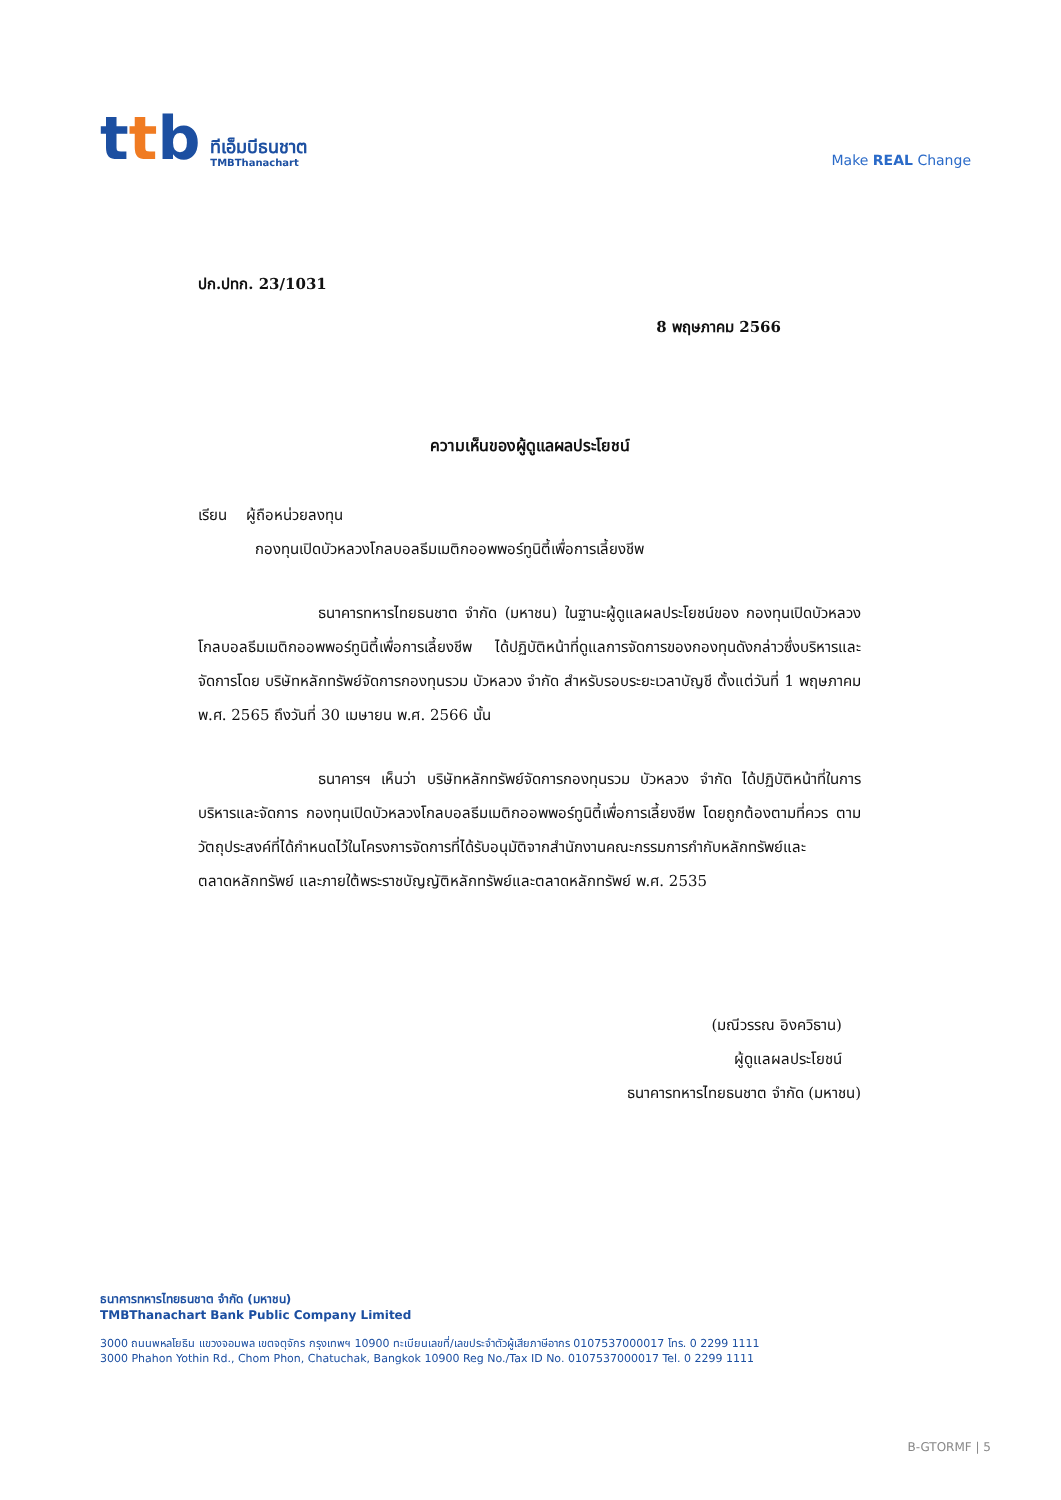ttb
ทีเอ็มบีธนชาต
TMBThanachart
Make REAL Change
ปก.ปทก. 23/1031
8 พฤษภาคม 2566
ความเห็นของผู้ดูแลผลประโยชน์
เรียน ผู้ถือหน่วยลงทุน
กองทุนเปิดบัวหลวงโกลบอลธีมเมติกออพพอร์ทูนิตี้เพื่อการเลี้ยงชีพ
ธนาคารทหารไทยธนชาต จำกัด (มหาชน) ในฐานะผู้ดูแลผลประโยชน์ของ กองทุนเปิดบัวหลวงโกลบอลธีมเมติกออพพอร์ทูนิตี้เพื่อการเลี้ยงชีพ ได้ปฏิบัติหน้าที่ดูแลการจัดการของกองทุนดังกล่าวซึ่งบริหารและจัดการโดย บริษัทหลักทรัพย์จัดการกองทุนรวม บัวหลวง จำกัด สำหรับรอบระยะเวลาบัญชี ตั้งแต่วันที่ 1 พฤษภาคม พ.ศ. 2565 ถึงวันที่ 30 เมษายน พ.ศ. 2566 นั้น
ธนาคารฯ เห็นว่า บริษัทหลักทรัพย์จัดการกองทุนรวม บัวหลวง จำกัด ได้ปฏิบัติหน้าที่ในการบริหารและจัดการ กองทุนเปิดบัวหลวงโกลบอลธีมเมติกออพพอร์ทูนิตี้เพื่อการเลี้ยงชีพ โดยถูกต้องตามที่ควร ตามวัตถุประสงค์ที่ได้กำหนดไว้ในโครงการจัดการที่ได้รับอนุมัติจากสำนักงานคณะกรรมการกำกับหลักทรัพย์และตลาดหลักทรัพย์ และภายใต้พระราชบัญญัติหลักทรัพย์และตลาดหลักทรัพย์ พ.ศ. 2535
(มณีวรรณ อิงควิธาน)
ผู้ดูแลผลประโยชน์
ธนาคารทหารไทยธนชาต จำกัด (มหาชน)
ธนาคารทหารไทยธนชาต จำกัด (มหาชน)
TMBThanachart Bank Public Company Limited
3000 ถนนพหลโยธิน แขวงจอมพล เขตจตุจักร กรุงเทพฯ 10900 ทะเบียนเลขที่/เลขประจำตัวผู้เสียภาษีอากร 0107537000017 โทร. 0 2299 1111
3000 Phahon Yothin Rd., Chom Phon, Chatuchak, Bangkok 10900 Reg No./Tax ID No. 0107537000017 Tel. 0 2299 1111
B-GTORMF | 5